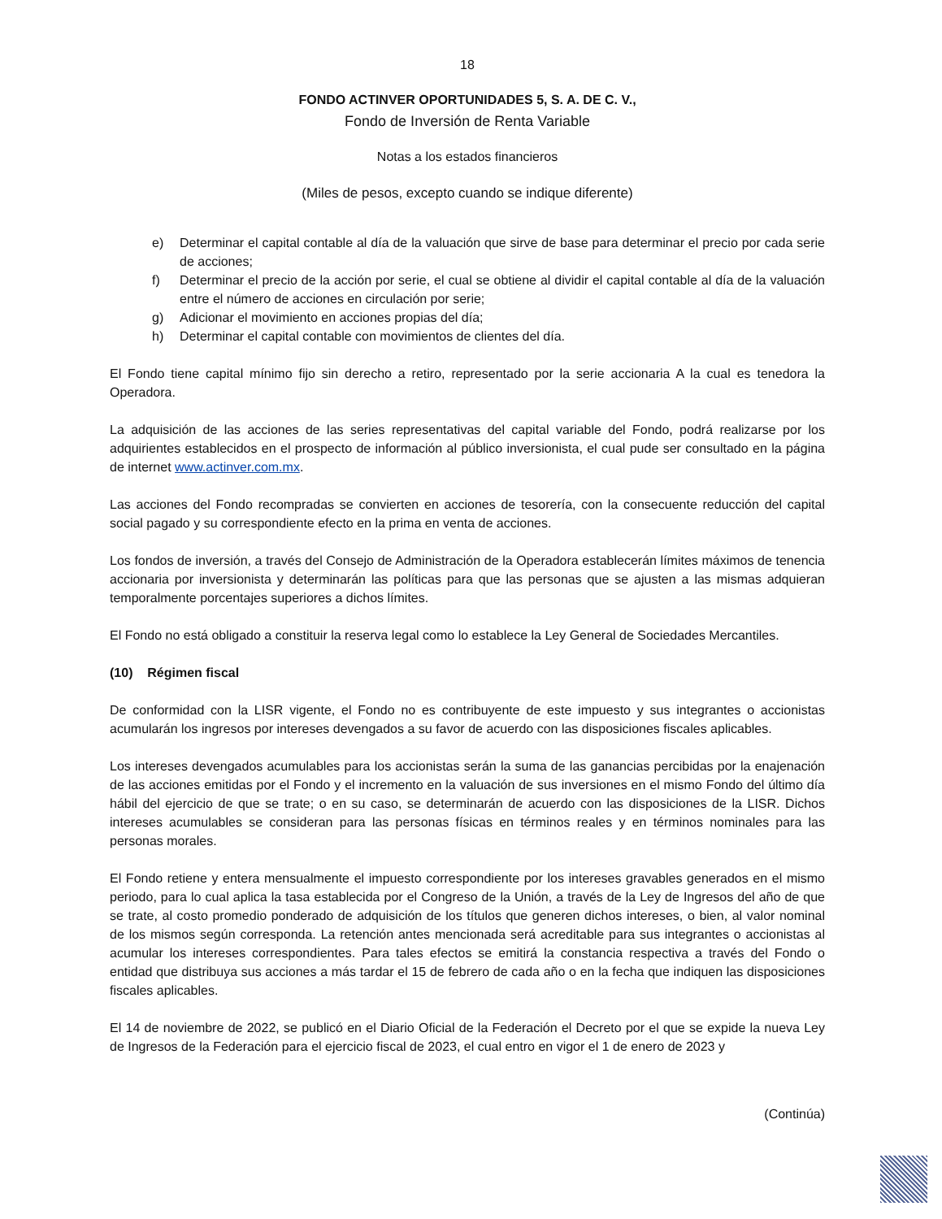18
FONDO ACTINVER OPORTUNIDADES 5, S. A. DE C. V.,
Fondo de Inversión de Renta Variable
Notas a los estados financieros
(Miles de pesos, excepto cuando se indique diferente)
e) Determinar el capital contable al día de la valuación que sirve de base para determinar el precio por cada serie de acciones;
f) Determinar el precio de la acción por serie, el cual se obtiene al dividir el capital contable al día de la valuación entre el número de acciones en circulación por serie;
g) Adicionar el movimiento en acciones propias del día;
h) Determinar el capital contable con movimientos de clientes del día.
El Fondo tiene capital mínimo fijo sin derecho a retiro, representado por la serie accionaria A la cual es tenedora la Operadora.
La adquisición de las acciones de las series representativas del capital variable del Fondo, podrá realizarse por los adquirientes establecidos en el prospecto de información al público inversionista, el cual pude ser consultado en la página de internet www.actinver.com.mx.
Las acciones del Fondo recompradas se convierten en acciones de tesorería, con la consecuente reducción del capital social pagado y su correspondiente efecto en la prima en venta de acciones.
Los fondos de inversión, a través del Consejo de Administración de la Operadora establecerán límites máximos de tenencia accionaria por inversionista y determinarán las políticas para que las personas que se ajusten a las mismas adquieran temporalmente porcentajes superiores a dichos límites.
El Fondo no está obligado a constituir la reserva legal como lo establece la Ley General de Sociedades Mercantiles.
(10) Régimen fiscal
De conformidad con la LISR vigente, el Fondo no es contribuyente de este impuesto y sus integrantes o accionistas acumularán los ingresos por intereses devengados a su favor de acuerdo con las disposiciones fiscales aplicables.
Los intereses devengados acumulables para los accionistas serán la suma de las ganancias percibidas por la enajenación de las acciones emitidas por el Fondo y el incremento en la valuación de sus inversiones en el mismo Fondo del último día hábil del ejercicio de que se trate; o en su caso, se determinarán de acuerdo con las disposiciones de la LISR. Dichos intereses acumulables se consideran para las personas físicas en términos reales y en términos nominales para las personas morales.
El Fondo retiene y entera mensualmente el impuesto correspondiente por los intereses gravables generados en el mismo periodo, para lo cual aplica la tasa establecida por el Congreso de la Unión, a través de la Ley de Ingresos del año de que se trate, al costo promedio ponderado de adquisición de los títulos que generen dichos intereses, o bien, al valor nominal de los mismos según corresponda. La retención antes mencionada será acreditable para sus integrantes o accionistas al acumular los intereses correspondientes. Para tales efectos se emitirá la constancia respectiva a través del Fondo o entidad que distribuya sus acciones a más tardar el 15 de febrero de cada año o en la fecha que indiquen las disposiciones fiscales aplicables.
El 14 de noviembre de 2022, se publicó en el Diario Oficial de la Federación el Decreto por el que se expide la nueva Ley de Ingresos de la Federación para el ejercicio fiscal de 2023, el cual entro en vigor el 1 de enero de 2023 y
(Continúa)